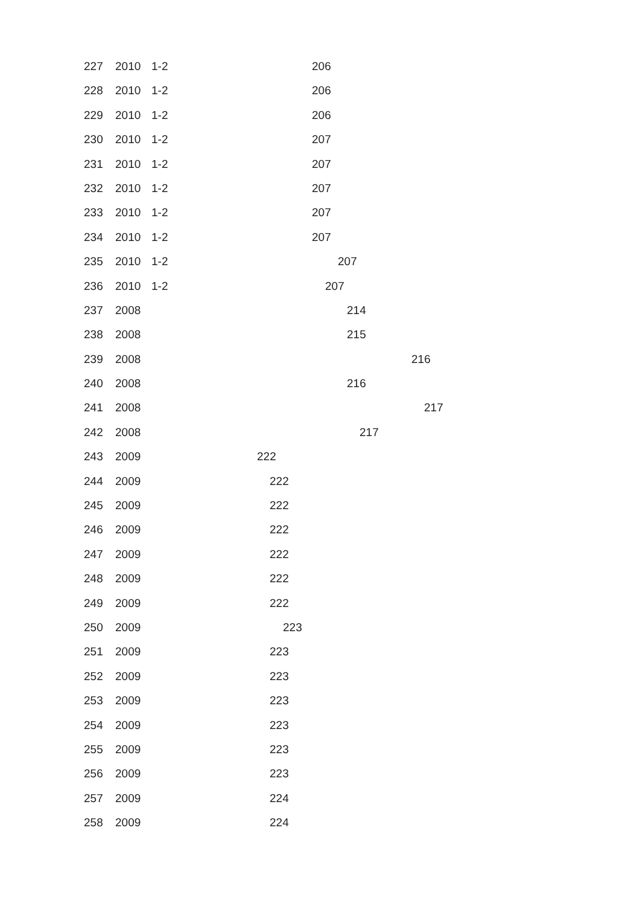227 2010 1-2 206
228 2010 1-2 206
229 2010 1-2 206
230 2010 1-2 207
231 2010 1-2 207
232 2010 1-2 207
233 2010 1-2 207
234 2010 1-2 207
235 2010 1-2 207
236 2010 1-2 207
237 2008 214
238 2008 215
239 2008 216
240 2008 216
241 2008 217
242 2008 217
243 2009 222
244 2009 222
245 2009 222
246 2009 222
247 2009 222
248 2009 222
249 2009 222
250 2009 223
251 2009 223
252 2009 223
253 2009 223
254 2009 223
255 2009 223
256 2009 223
257 2009 224
258 2009 224